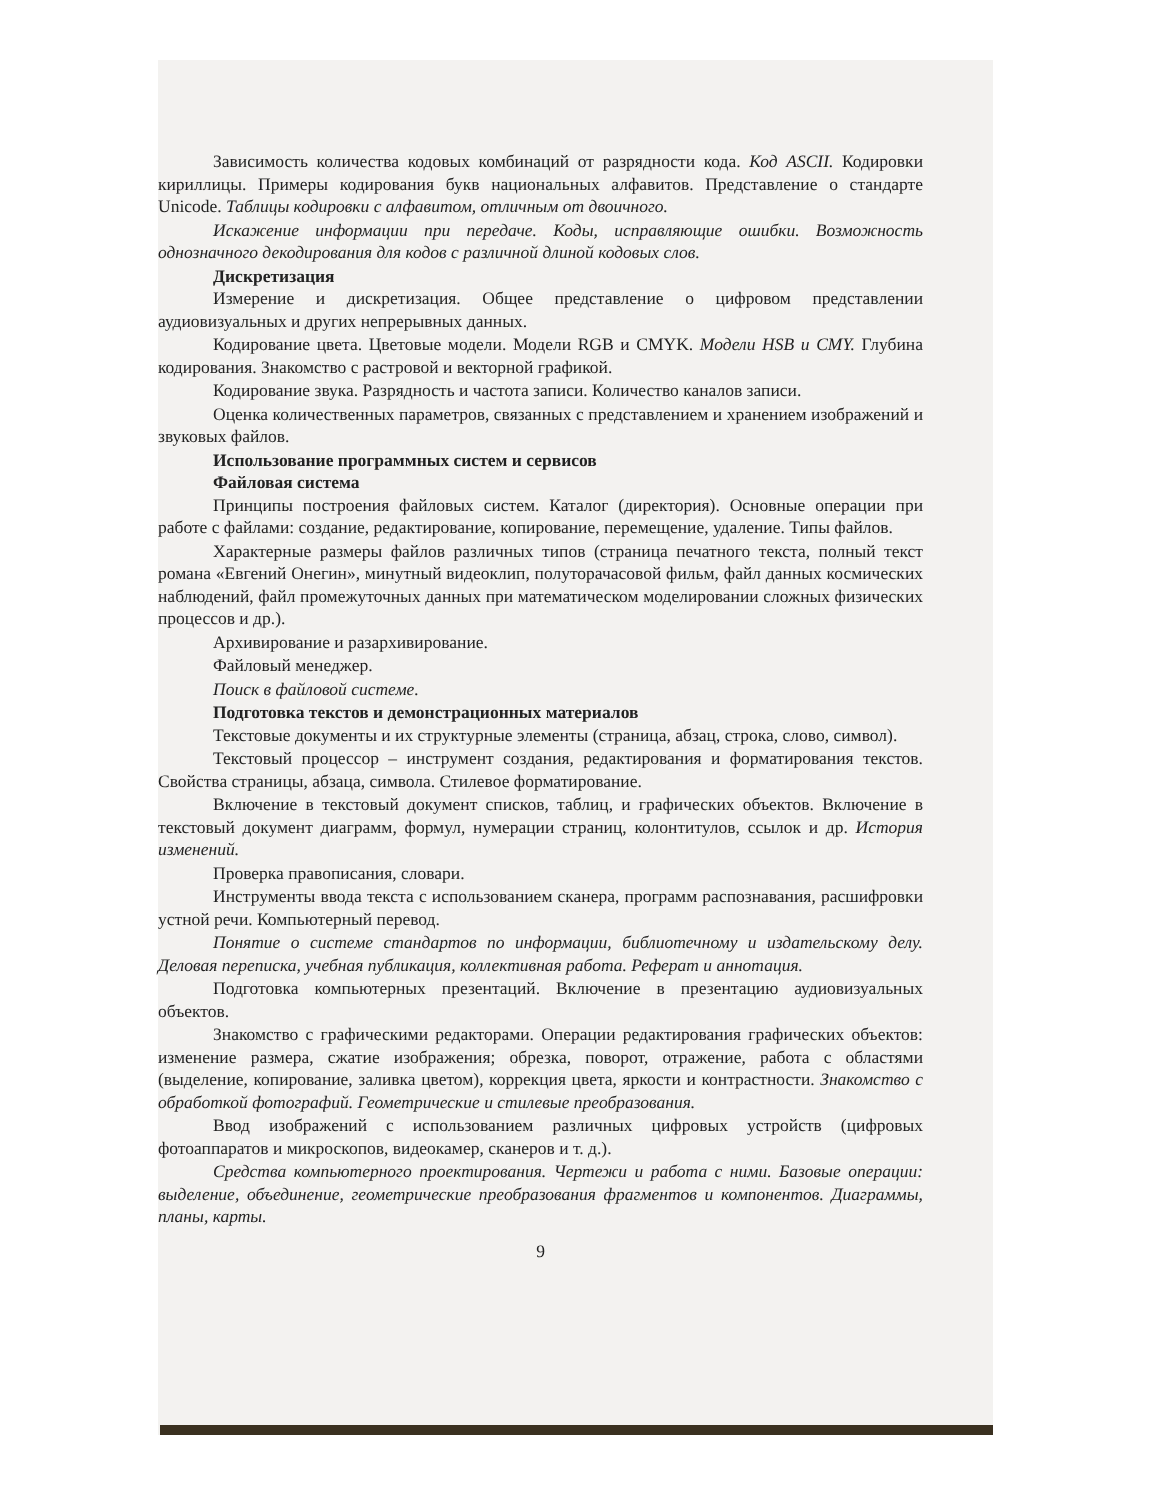Зависимость количества кодовых комбинаций от разрядности кода. Код ASCII. Кодировки кириллицы. Примеры кодирования букв национальных алфавитов. Представление о стандарте Unicode. Таблицы кодировки с алфавитом, отличным от двоичного.
Искажение информации при передаче. Коды, исправляющие ошибки. Возможность однозначного декодирования для кодов с различной длиной кодовых слов.
Дискретизация
Измерение и дискретизация. Общее представление о цифровом представлении аудиовизуальных и других непрерывных данных.
Кодирование цвета. Цветовые модели. Модели RGB и CMYK. Модели HSB и CMY. Глубина кодирования. Знакомство с растровой и векторной графикой.
Кодирование звука. Разрядность и частота записи. Количество каналов записи.
Оценка количественных параметров, связанных с представлением и хранением изображений и звуковых файлов.
Использование программных систем и сервисов
Файловая система
Принципы построения файловых систем. Каталог (директория). Основные операции при работе с файлами: создание, редактирование, копирование, перемещение, удаление. Типы файлов.
Характерные размеры файлов различных типов (страница печатного текста, полный текст романа «Евгений Онегин», минутный видеоклип, полуторачасовой фильм, файл данных космических наблюдений, файл промежуточных данных при математическом моделировании сложных физических процессов и др.).
Архивирование и разархивирование.
Файловый менеджер.
Поиск в файловой системе.
Подготовка текстов и демонстрационных материалов
Текстовые документы и их структурные элементы (страница, абзац, строка, слово, символ).
Текстовый процессор – инструмент создания, редактирования и форматирования текстов. Свойства страницы, абзаца, символа. Стилевое форматирование.
Включение в текстовый документ списков, таблиц, и графических объектов. Включение в текстовый документ диаграмм, формул, нумерации страниц, колонтитулов, ссылок и др. История изменений.
Проверка правописания, словари.
Инструменты ввода текста с использованием сканера, программ распознавания, расшифровки устной речи. Компьютерный перевод.
Понятие о системе стандартов по информации, библиотечному и издательскому делу. Деловая переписка, учебная публикация, коллективная работа. Реферат и аннотация.
Подготовка компьютерных презентаций. Включение в презентацию аудиовизуальных объектов.
Знакомство с графическими редакторами. Операции редактирования графических объектов: изменение размера, сжатие изображения; обрезка, поворот, отражение, работа с областями (выделение, копирование, заливка цветом), коррекция цвета, яркости и контрастности. Знакомство с обработкой фотографий. Геометрические и стилевые преобразования.
Ввод изображений с использованием различных цифровых устройств (цифровых фотоаппаратов и микроскопов, видеокамер, сканеров и т. д.).
Средства компьютерного проектирования. Чертежи и работа с ними. Базовые операции: выделение, объединение, геометрические преобразования фрагментов и компонентов. Диаграммы, планы, карты.
9